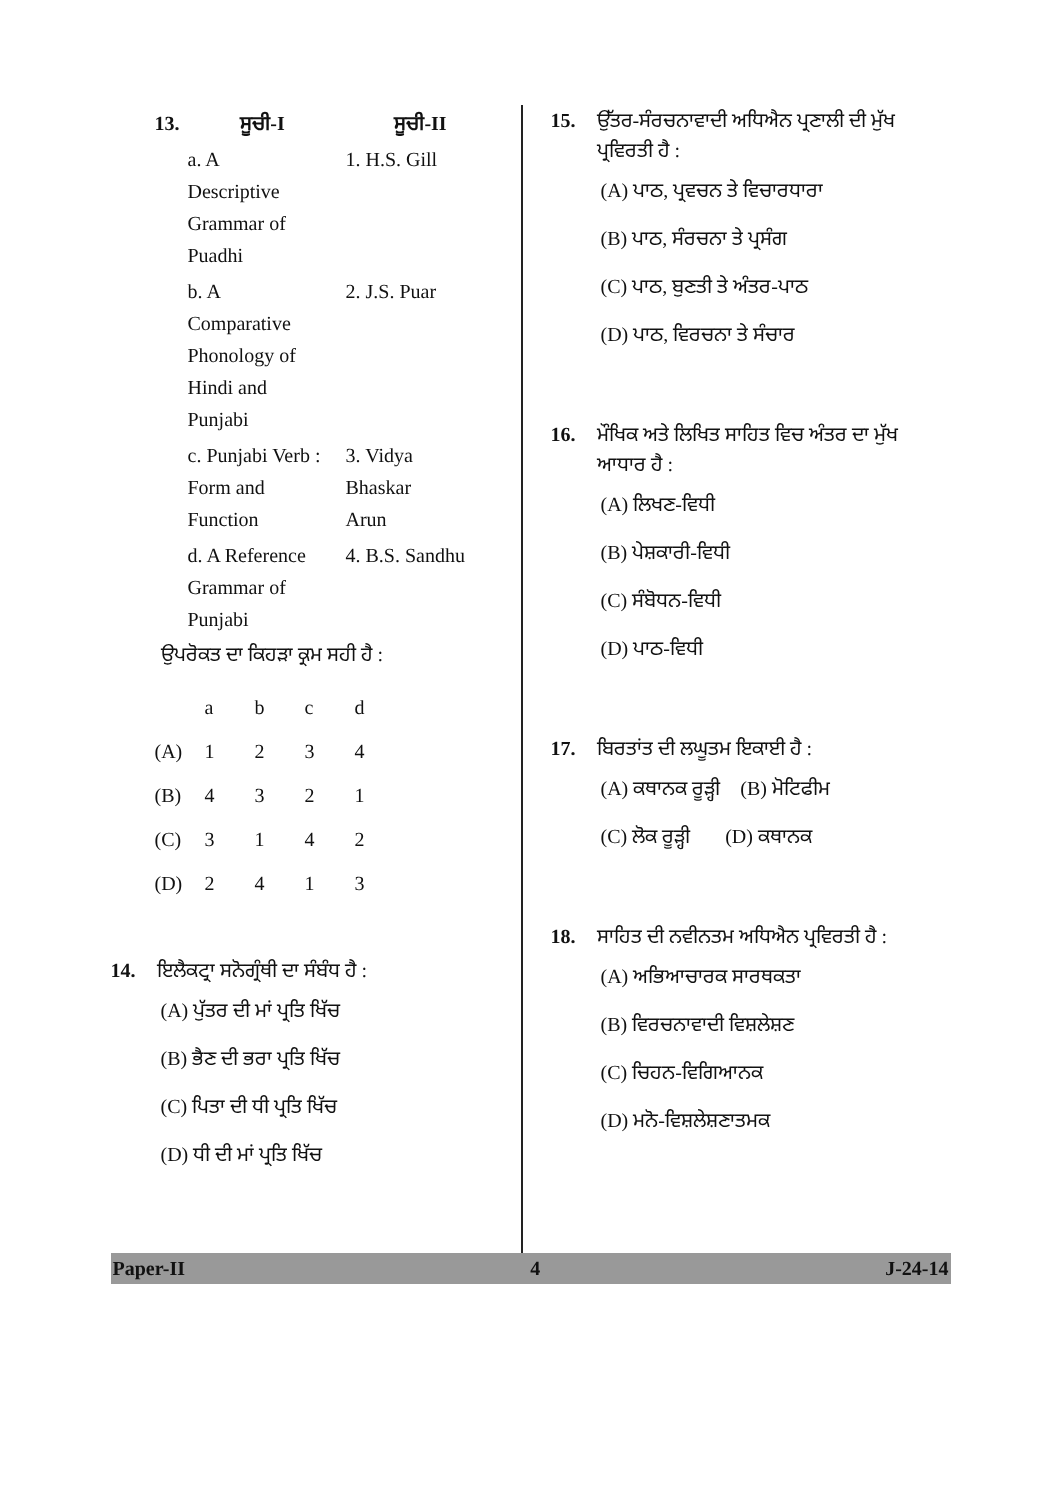| 13. | ਸੂਚੀ-I | ਸੂਚੀ-II |
| | a. A Descriptive Grammar of Puadhi | 1. H.S. Gill |
| | b. A Comparative Phonology of Hindi and Punjabi | 2. J.S. Puar |
| | c. Punjabi Verb : Form and Function | 3. Vidya Bhaskar Arun |
| | d. A Reference Grammar of Punjabi | 4. B.S. Sandhu |
ਉਪਰੋਕਤ ਦਾ ਕਿਹੜਾ ਕ੍ਰਮ ਸਹੀ ਹੈ :
| | a | b | c | d |
| (A) | 1 | 2 | 3 | 4 |
| (B) | 4 | 3 | 2 | 1 |
| (C) | 3 | 1 | 4 | 2 |
| (D) | 2 | 4 | 1 | 3 |
14. ਇਲੈਕਟ੍ਰਾ ਸਨੋਗ੍ਰੰਥੀ ਦਾ ਸੰਬੰਧ ਹੈ :
(A) ਪੁੱਤਰ ਦੀ ਮਾਂ ਪ੍ਰਤਿ ਖਿੱਚ
(B) ਭੈਣ ਦੀ ਭਰਾ ਪ੍ਰਤਿ ਖਿੱਚ
(C) ਪਿਤਾ ਦੀ ਧੀ ਪ੍ਰਤਿ ਖਿੱਚ
(D) ਧੀ ਦੀ ਮਾਂ ਪ੍ਰਤਿ ਖਿੱਚ
15. ਉੱਤਰ-ਸੰਰਚਨਾਵਾਦੀ ਅਧਿਐਨ ਪ੍ਰਣਾਲੀ ਦੀ ਮੁੱਖ ਪ੍ਰਵਿਰਤੀ ਹੈ :
(A) ਪਾਠ, ਪ੍ਰਵਚਨ ਤੇ ਵਿਚਾਰਧਾਰਾ
(B) ਪਾਠ, ਸੰਰਚਨਾ ਤੇ ਪ੍ਰਸੰਗ
(C) ਪਾਠ, ਬੁਣਤੀ ਤੇ ਅੰਤਰ-ਪਾਠ
(D) ਪਾਠ, ਵਿਰਚਨਾ ਤੇ ਸੰਚਾਰ
16. ਮੌਖਿਕ ਅਤੇ ਲਿਖਿਤ ਸਾਹਿਤ ਵਿਚ ਅੰਤਰ ਦਾ ਮੁੱਖ ਆਧਾਰ ਹੈ :
(A) ਲਿਖਣ-ਵਿਧੀ
(B) ਪੇਸ਼ਕਾਰੀ-ਵਿਧੀ
(C) ਸੰਬੋਧਨ-ਵਿਧੀ
(D) ਪਾਠ-ਵਿਧੀ
17. ਬਿਰਤਾਂਤ ਦੀ ਲਘੂਤਮ ਇਕਾਈ ਹੈ :
(A) ਕਥਾਨਕ ਰੂੜ੍ਹੀ (B) ਮੋਟਿਫੀਮ
(C) ਲੋਕ ਰੂੜ੍ਹੀ (D) ਕਥਾਨਕ
18. ਸਾਹਿਤ ਦੀ ਨਵੀਨਤਮ ਅਧਿਐਨ ਪ੍ਰਵਿਰਤੀ ਹੈ :
(A) ਅਭਿਆਚਾਰਕ ਸਾਰਥਕਤਾ
(B) ਵਿਰਚਨਾਵਾਦੀ ਵਿਸ਼ਲੇਸ਼ਣ
(C) ਚਿਹਨ-ਵਿਗਿਆਨਕ
(D) ਮਨੋ-ਵਿਸ਼ਲੇਸ਼ਣਾਤਮਕ
Paper-II 4 J-24-14